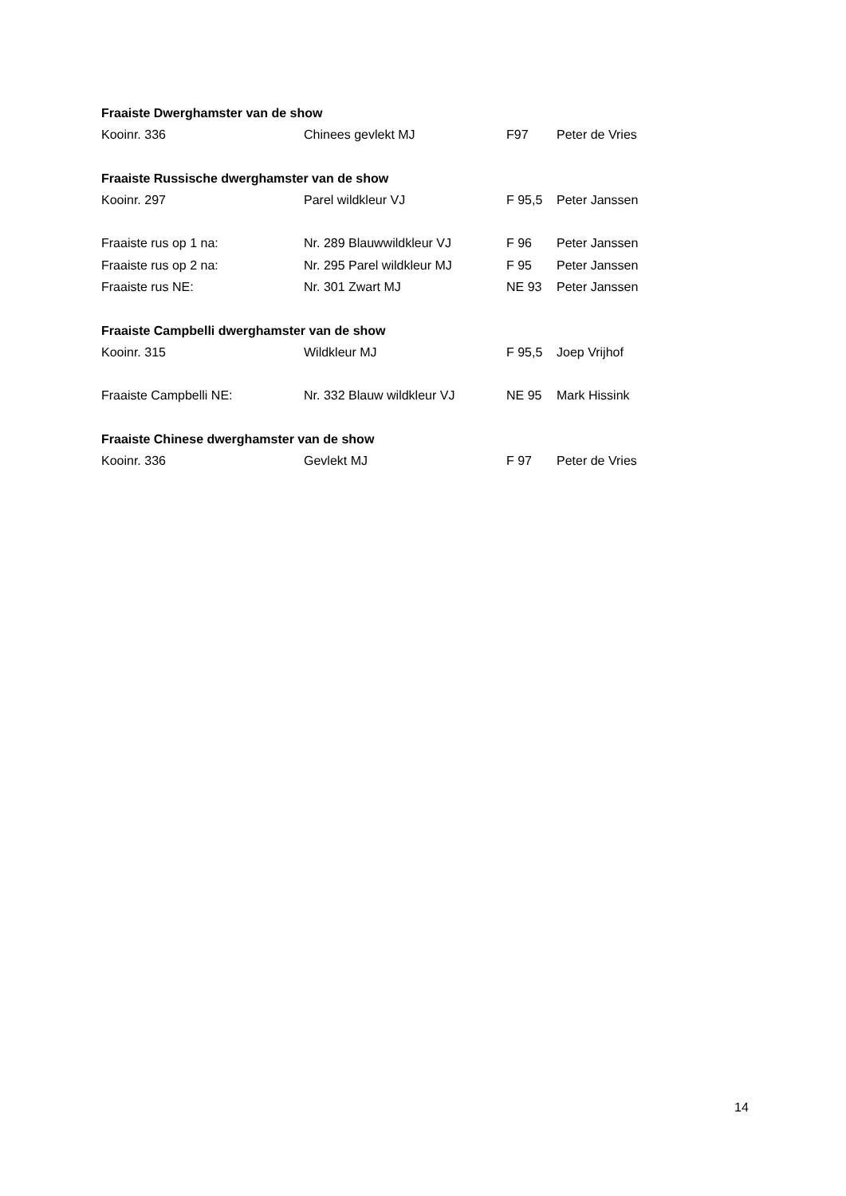Fraaiste Dwerghamster van de show
| Kooinr. 336 | Chinees gevlekt MJ | F97 | Peter de Vries |
Fraaiste Russische dwerghamster van de show
| Kooinr. 297 | Parel wildkleur VJ | F 95,5 | Peter Janssen |
| Fraaiste rus op 1 na: | Nr. 289 Blauwwildkleur VJ | F 96 | Peter Janssen |
| Fraaiste rus op 2 na: | Nr. 295 Parel wildkleur MJ | F 95 | Peter Janssen |
| Fraaiste rus NE: | Nr. 301 Zwart MJ | NE 93 | Peter Janssen |
Fraaiste Campbelli dwerghamster van de show
| Kooinr. 315 | Wildkleur MJ | F 95,5 | Joep Vrijhof |
| Fraaiste Campbelli NE: | Nr. 332 Blauw wildkleur VJ | NE 95 | Mark Hissink |
Fraaiste Chinese dwerghamster van de show
| Kooinr. 336 | Gevlekt MJ | F 97 | Peter de Vries |
14